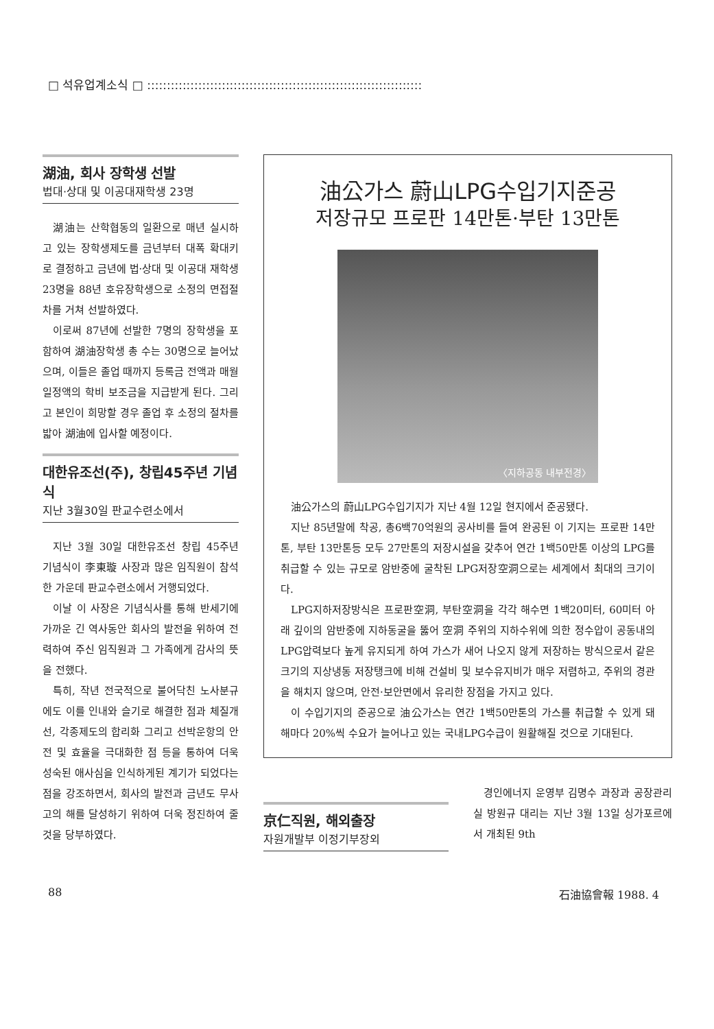□ 석유업계소식 □ ::::::::::::::::::::::::::::::::::::::::::::::::::::::::::::::::::::::
湖油, 회사 장학생 선발
법대·상대 및 이공대재학생 23명
湖油는 산학협동의 일환으로 매년 실시하고 있는 장학생제도를 금년부터 대폭 확대키로 결정하고 금년에 법·상대 및 이공대 재학생 23명을 88년 호유장학생으로 소정의 면접절차를 거쳐 선발하였다.
이로써 87년에 선발한 7명의 장학생을 포함하여 湖油장학생 총 수는 30명으로 늘어났으며, 이들은 졸업 때까지 등록금 전액과 매월 일정액의 학비 보조금을 지급받게 된다. 그리고 본인이 희망할 경우 졸업 후 소정의 절차를 밟아 湖油에 입사할 예정이다.
대한유조선(주), 창립45주년 기념식
지난 3월30일 판교수련소에서
지난 3월 30일 대한유조선 창립 45주년 기념식이 李東璇 사장과 많은 임직원이 참석한 가운데 판교수련소에서 거행되었다.
이날 이 사장은 기념식사를 통해 반세기에 가까운 긴 역사동안 회사의 발전을 위하여 전력하여 주신 임직원과 그 가족에게 감사의 뜻을 전했다.
특히, 작년 전국적으로 불어닥친 노사분규에도 이를 인내와 슬기로 해결한 점과 체질개선, 각종제도의 합리화 그리고 선박운항의 안전 및 효율을 극대화한 점 등을 통하여 더욱 성숙된 애사심을 인식하게된 계기가 되었다는 점을 강조하면서, 회사의 발전과 금년도 무사고의 해를 달성하기 위하여 더욱 정진하여 줄 것을 당부하였다.
油公가스 蔚山LPG수입기지준공
저장규모 프로판 14만톤·부탄 13만톤
〈지하공동 내부전경〉
油公가스의 蔚山LPG수입기지가 지난 4월 12일 현지에서 준공됐다.
지난 85년말에 착공, 총6백70억원의 공사비를 들여 완공된 이 기지는 프로판 14만톤, 부탄 13만톤등 모두 27만톤의 저장시설을 갖추어 연간 1백50만톤 이상의 LPG를 취급할 수 있는 규모로 암반중에 굴착된 LPG저장空洞으로는 세계에서 최대의 크기이다.
LPG지하저장방식은 프로판空洞, 부탄空洞을 각각 해수면 1백20미터, 60미터 아래 깊이의 암반중에 지하동굴을 뚫어 空洞 주위의 지하수위에 의한 정수압이 공동내의 LPG압력보다 높게 유지되게 하여 가스가 새어 나오지 않게 저장하는 방식으로서 같은 크기의 지상냉동 저장탱크에 비해 건설비 및 보수유지비가 매우 저렴하고, 주위의 경관을 해치지 않으며, 안전·보안면에서 유리한 장점을 가지고 있다.
이 수입기지의 준공으로 油公가스는 연간 1백50만톤의 가스를 취급할 수 있게 돼 해마다 20%씩 수요가 늘어나고 있는 국내LPG수급이 원활해질 것으로 기대된다.
京仁직원, 해외출장
자원개발부 이정기부장외
경인에너지 운영부 김명수 과장과 공장관리실 방원규 대리는 지난 3월 13일 싱가포르에서 개최된 9th
88 石油協會報 1988. 4